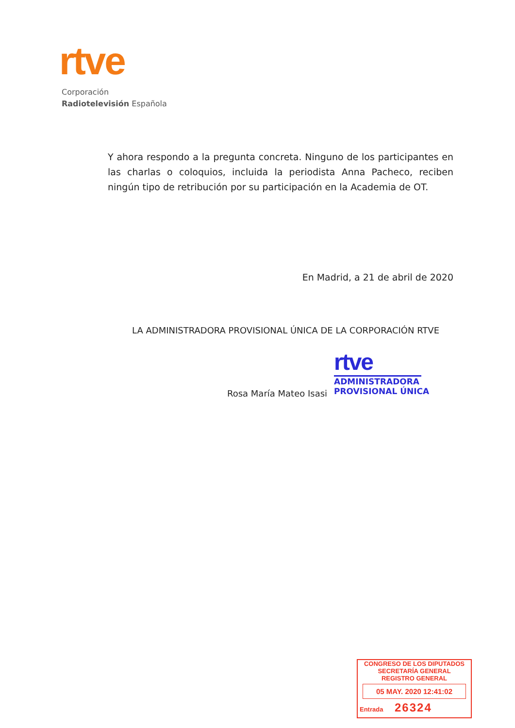rtve
Corporación
Radiotelevisión Española
Y ahora respondo a la pregunta concreta. Ninguno de los participantes en las charlas o coloquios, incluida la periodista Anna Pacheco, reciben ningún tipo de retribución por su participación en la Academia de OT.
En Madrid, a 21 de abril de 2020
LA ADMINISTRADORA PROVISIONAL ÚNICA DE LA CORPORACIÓN RTVE
Rosa María Mateo Isasi
rtve
ADMINISTRADORA
PROVISIONAL ÚNICA
CONGRESO DE LOS DIPUTADOS
SECRETARÍA GENERAL
REGISTRO GENERAL
05 MAY. 2020 12:41:02
Entrada 26324